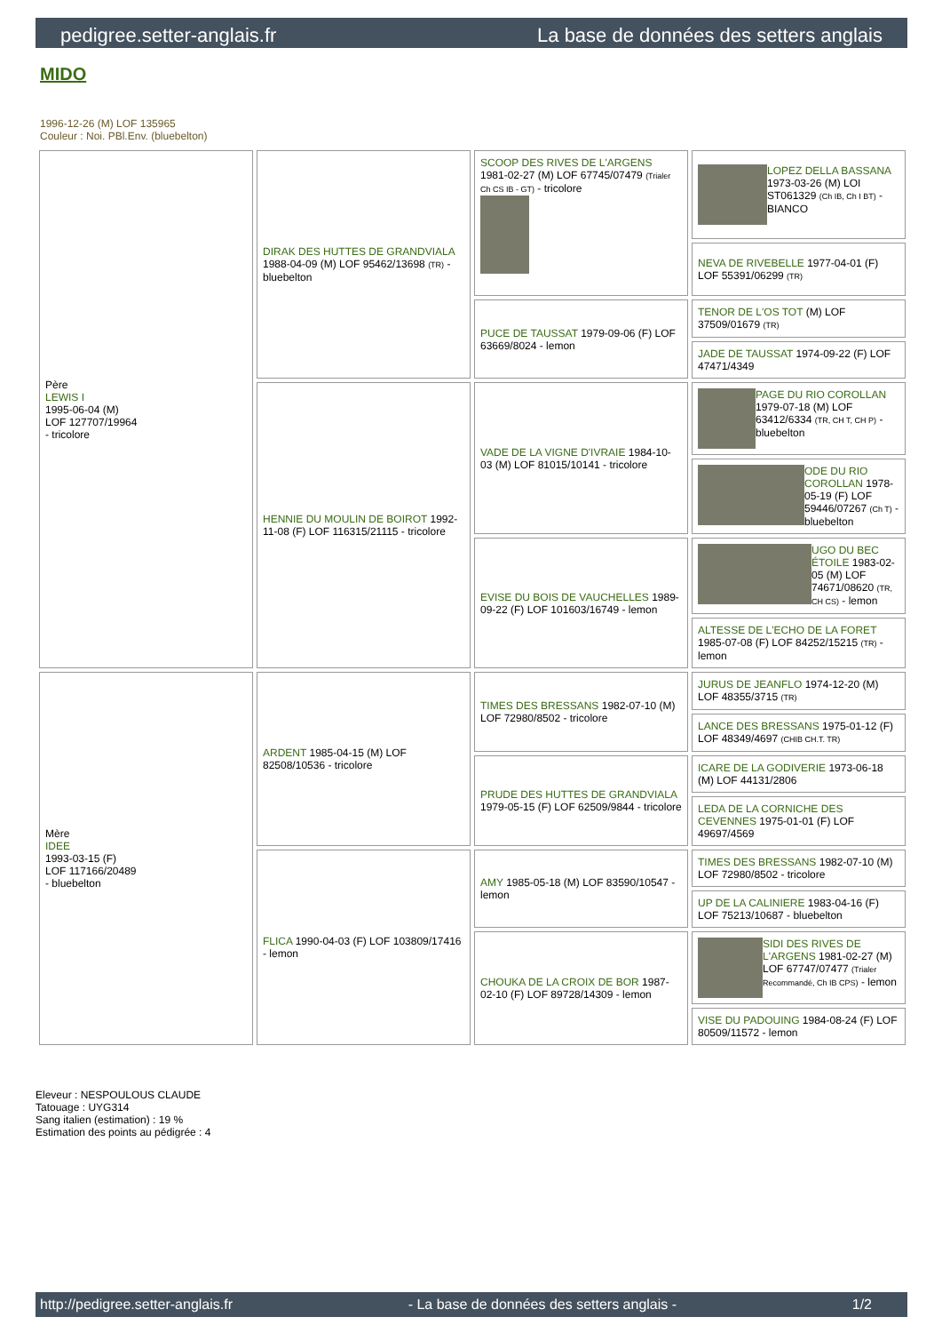pedigree.setter-anglais.fr La base de données des setters anglais
MIDO
1996-12-26 (M) LOF 135965
Couleur : Noi. PBl.Env. (bluebelton)
| Père LEWIS I 1995-06-04 (M) LOF 127707/19964 - tricolore | DIRAK DES HUTTES DE GRANDVIALA 1988-04-09 (M) LOF 95462/13698 (TR) - bluebelton | SCOOP DES RIVES DE L'ARGENS 1981-02-27 (M) LOF 67745/07479 (Trialer Ch CS IB - GT) - tricolore | LOPEZ DELLA BASSANA 1973-03-26 (M) LOI ST061329 (Ch IB, Ch I BT) - BIANCO |
| | | | NEVA DE RIVEBELLE 1977-04-01 (F) LOF 55391/06299 (TR) |
| | | PUCE DE TAUSSAT 1979-09-06 (F) LOF 63669/8024 - lemon | TENOR DE L'OS TOT (M) LOF 37509/01679 (TR) |
| | | | JADE DE TAUSSAT 1974-09-22 (F) LOF 47471/4349 |
| | HENNIE DU MOULIN DE BOIROT 1992-11-08 (F) LOF 116315/21115 - tricolore | VADE DE LA VIGNE D'IVRAIE 1984-10-03 (M) LOF 81015/10141 - tricolore | PAGE DU RIO COROLLAN 1979-07-18 (M) LOF 63412/6334 (TR, CH T, CH P) - bluebelton |
| | | | ODE DU RIO COROLLAN 1978-05-19 (F) LOF 59446/07267 (Ch T) - bluebelton |
| | | EVISE DU BOIS DE VAUCHELLES 1989-09-22 (F) LOF 101603/16749 - lemon | UGO DU BEC ÉTOILE 1983-02-05 (M) LOF 74671/08620 (TR, CH CS) - lemon |
| | | | ALTESSE DE L'ECHO DE LA FORET 1985-07-08 (F) LOF 84252/15215 (TR) - lemon |
| Mère IDEE 1993-03-15 (F) LOF 117166/20489 - bluebelton | ARDENT 1985-04-15 (M) LOF 82508/10536 - tricolore | TIMES DES BRESSANS 1982-07-10 (M) LOF 72980/8502 - tricolore | JURUS DE JEANFLO 1974-12-20 (M) LOF 48355/3715 (TR) |
| | | | LANCE DES BRESSANS 1975-01-12 (F) LOF 48349/4697 (CHIB CH.T. TR) |
| | | PRUDE DES HUTTES DE GRANDVIALA 1979-05-15 (F) LOF 62509/9844 - tricolore | ICARE DE LA GODIVERIE 1973-06-18 (M) LOF 44131/2806 |
| | | | LEDA DE LA CORNICHE DES CEVENNES 1975-01-01 (F) LOF 49697/4569 |
| | FLICA 1990-04-03 (F) LOF 103809/17416 - lemon | AMY 1985-05-18 (M) LOF 83590/10547 - lemon | TIMES DES BRESSANS 1982-07-10 (M) LOF 72980/8502 - tricolore |
| | | | UP DE LA CALINIERE 1983-04-16 (F) LOF 75213/10687 - bluebelton |
| | | CHOUKA DE LA CROIX DE BOR 1987-02-10 (F) LOF 89728/14309 - lemon | SIDI DES RIVES DE L'ARGENS 1981-02-27 (M) LOF 67747/07477 (Trialer Recommandé, Ch IB CPS) - lemon |
| | | | VISE DU PADOUING 1984-08-24 (F) LOF 80509/11572 - lemon |
Eleveur : NESPOULOUS CLAUDE
Tatouage : UYG314
Sang italien (estimation) : 19 %
Estimation des points au pédigrée : 4
http://pedigree.setter-anglais.fr - La base de données des setters anglais - 1/2